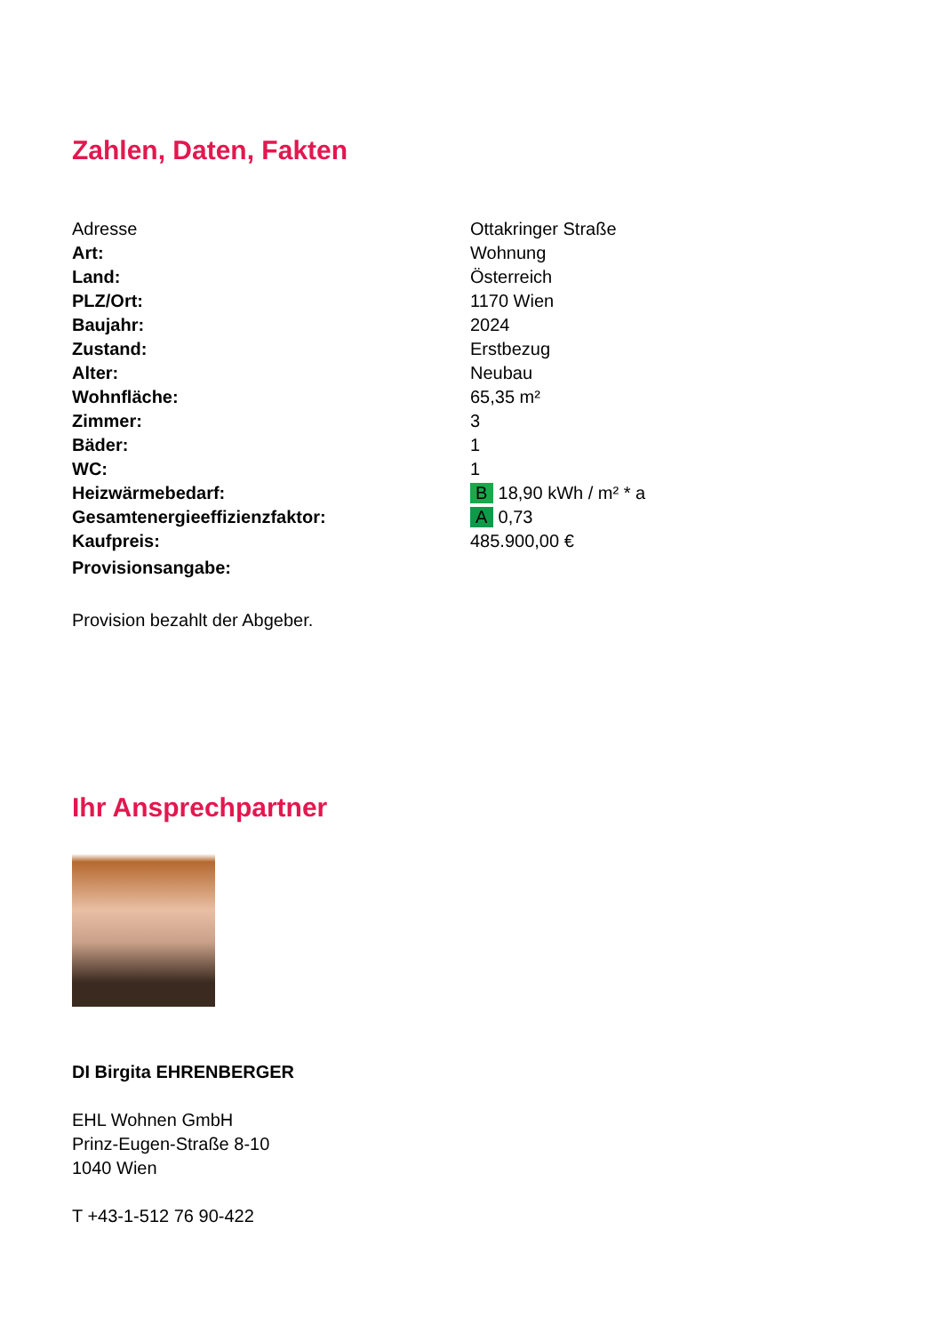Zahlen, Daten, Fakten
| Adresse | Ottakringer Straße |
| Art: | Wohnung |
| Land: | Österreich |
| PLZ/Ort: | 1170 Wien |
| Baujahr: | 2024 |
| Zustand: | Erstbezug |
| Alter: | Neubau |
| Wohnfläche: | 65,35 m² |
| Zimmer: | 3 |
| Bäder: | 1 |
| WC: | 1 |
| Heizwärmebedarf: | B 18,90 kWh / m² * a |
| Gesamtenergieeffizienzfaktor: | A 0,73 |
| Kaufpreis: | 485.900,00 € |
| Provisionsangabe: | |
Provision bezahlt der Abgeber.
Ihr Ansprechpartner
DI Birgita EHRENBERGER
EHL Wohnen GmbH
Prinz-Eugen-Straße 8-10
1040 Wien
T +43-1-512 76 90-422